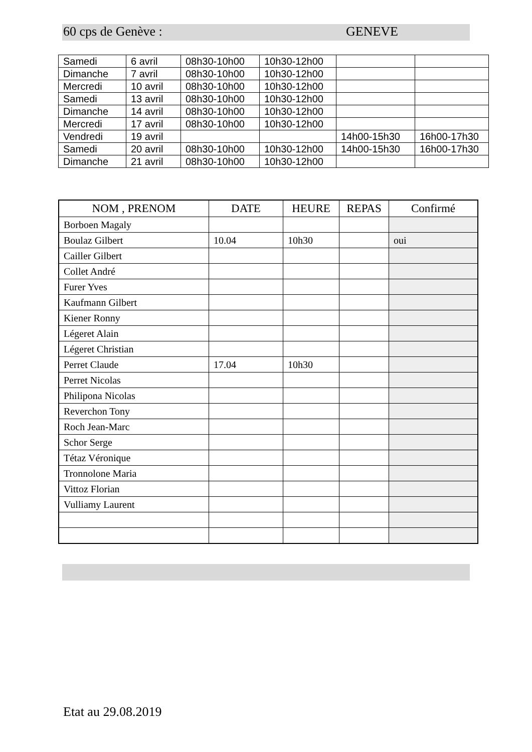60 cps de Genève : GENEVE
| Samedi | 6 avril | 08h30-10h00 | 10h30-12h00 | | |
| Dimanche | 7 avril | 08h30-10h00 | 10h30-12h00 | | |
| Mercredi | 10 avril | 08h30-10h00 | 10h30-12h00 | | |
| Samedi | 13 avril | 08h30-10h00 | 10h30-12h00 | | |
| Dimanche | 14 avril | 08h30-10h00 | 10h30-12h00 | | |
| Mercredi | 17 avril | 08h30-10h00 | 10h30-12h00 | | |
| Vendredi | 19 avril | | | 14h00-15h30 | 16h00-17h30 |
| Samedi | 20 avril | 08h30-10h00 | 10h30-12h00 | 14h00-15h30 | 16h00-17h30 |
| Dimanche | 21 avril | 08h30-10h00 | 10h30-12h00 | | |
| NOM , PRENOM | DATE | HEURE | REPAS | Confirmé |
| --- | --- | --- | --- | --- |
| Borboen Magaly | | | | |
| Boulaz Gilbert | 10.04 | 10h30 | | oui |
| Cailler Gilbert | | | | |
| Collet André | | | | |
| Furer Yves | | | | |
| Kaufmann Gilbert | | | | |
| Kiener Ronny | | | | |
| Légeret Alain | | | | |
| Légeret Christian | | | | |
| Perret Claude | 17.04 | 10h30 | | |
| Perret Nicolas | | | | |
| Philipona Nicolas | | | | |
| Reverchon Tony | | | | |
| Roch Jean-Marc | | | | |
| Schor Serge | | | | |
| Tétaz Véronique | | | | |
| Tronnolone Maria | | | | |
| Vittoz Florian | | | | |
| Vulliamy Laurent | | | | |
Etat au 29.08.2019